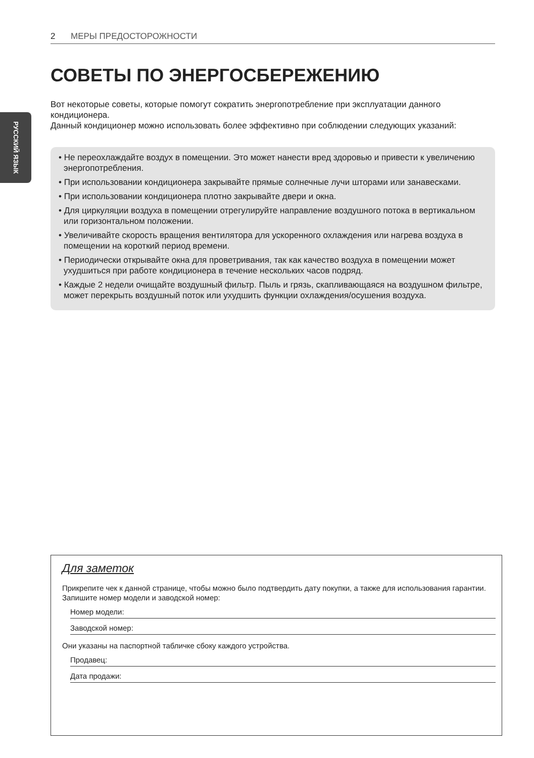2 МЕРЫ ПРЕДОСТОРОЖНОСТИ
РУССКИЙ ЯЗЫК
СОВЕТЫ ПО ЭНЕРГОСБЕРЕЖЕНИЮ
Вот некоторые советы, которые помогут сократить энергопотребление при эксплуатации данного кондиционера.
Данный кондиционер можно использовать более эффективно при соблюдении следующих указаний:
• Не переохлаждайте воздух в помещении. Это может нанести вред здоровью и привести к увеличению энергопотребления.
• При использовании кондиционера закрывайте прямые солнечные лучи шторами или занавесками.
• При использовании кондиционера плотно закрывайте двери и окна.
• Для циркуляции воздуха в помещении отрегулируйте направление воздушного потока в вертикальном или горизонтальном положении.
• Увеличивайте скорость вращения вентилятора для ускоренного охлаждения или нагрева воздуха в помещении на короткий период времени.
• Периодически открывайте окна для проветривания, так как качество воздуха в помещении может ухудшиться при работе кондиционера в течение нескольких часов подряд.
• Каждые 2 недели очищайте воздушный фильтр. Пыль и грязь, скапливающаяся на воздушном фильтре, может перекрыть воздушный поток или ухудшить функции охлаждения/осушения воздуха.
Для заметок
Прикрепите чек к данной странице, чтобы можно было подтвердить дату покупки, а также для использования гарантии. Запишите номер модели и заводской номер:
Номер модели:
Заводской номер:
Они указаны на паспортной табличке сбоку каждого устройства.
Продавец:
Дата продажи: